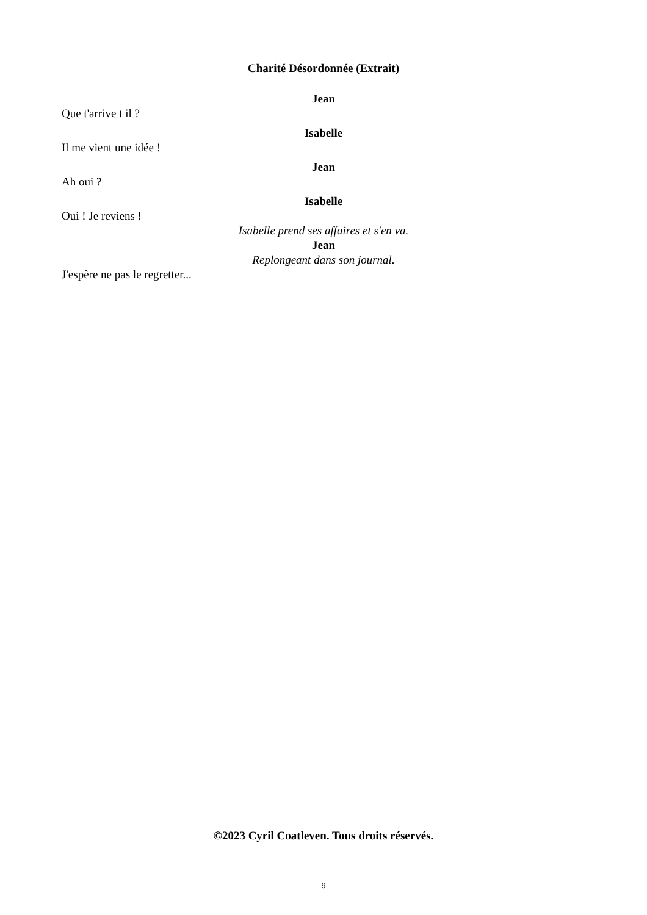Charité Désordonnée (Extrait)
Jean
Que t'arrive t il ?
Isabelle
Il me vient une idée !
Jean
Ah oui ?
Isabelle
Oui ! Je reviens !
Isabelle prend ses affaires et s'en va.
Jean
Replongeant dans son journal.
J'espère ne pas le regretter...
©2023 Cyril Coatleven. Tous droits réservés.
9